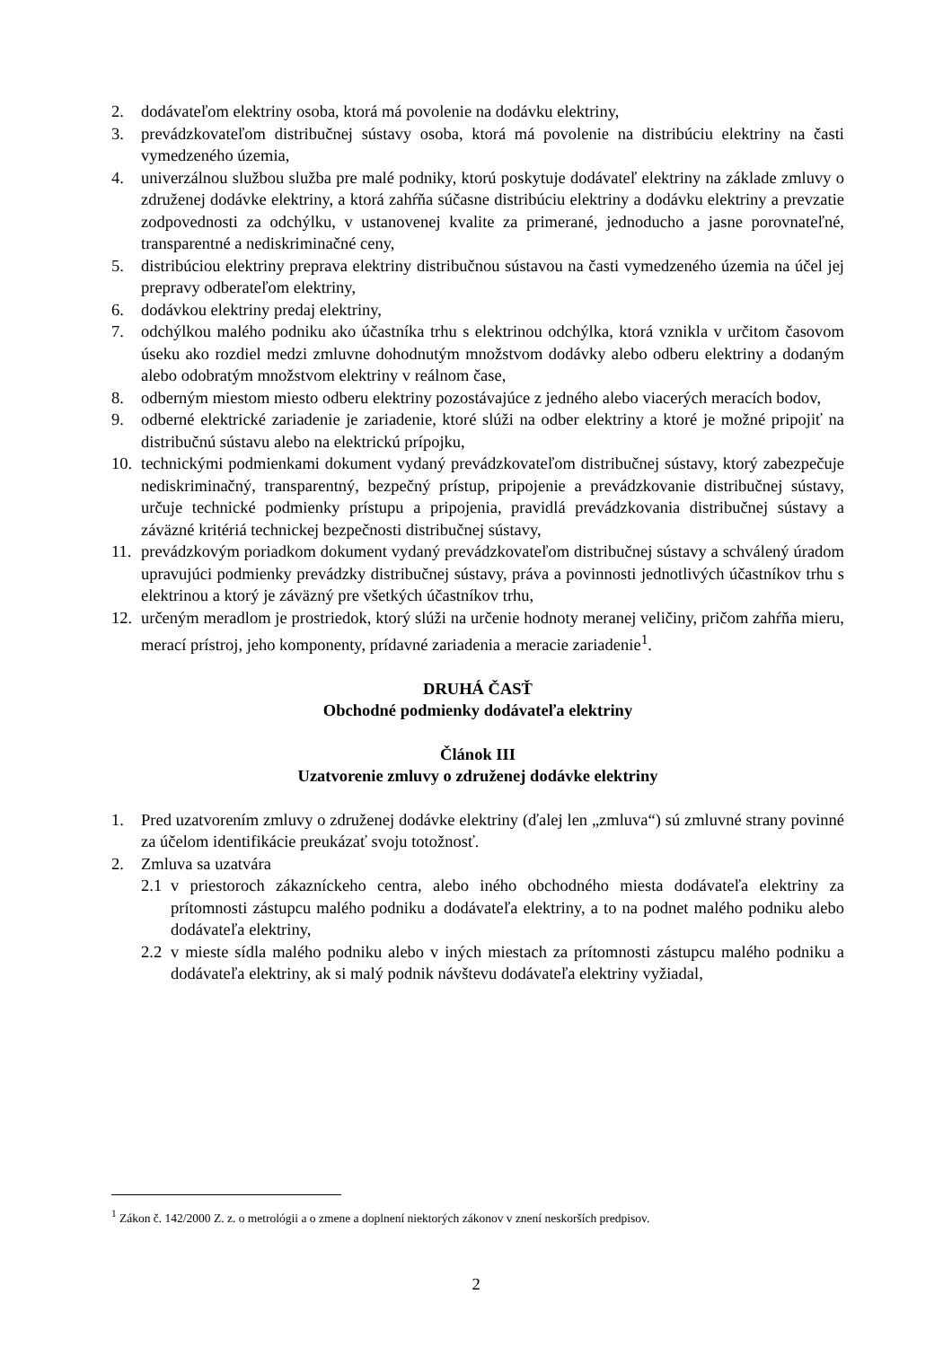2. dodávateľom elektriny osoba, ktorá má povolenie na dodávku elektriny,
3. prevádzkovateľom distribučnej sústavy osoba, ktorá má povolenie na distribúciu elektriny na časti vymedzeného územia,
4. univerzálnou službou služba pre malé podniky, ktorú poskytuje dodávateľ elektriny na základe zmluvy o združenej dodávke elektriny, a ktorá zahŕňa súčasne distribúciu elektriny a dodávku elektriny a prevzatie zodpovednosti za odchýlku, v ustanovenej kvalite za primerané, jednoducho a jasne porovnateľné, transparentné a nediskriminačné ceny,
5. distribúciou elektriny preprava elektriny distribučnou sústavou na časti vymedzeného územia na účel jej prepravy odberateľom elektriny,
6. dodávkou elektriny predaj elektriny,
7. odchýlkou malého podniku ako účastníka trhu s elektrinou odchýlka, ktorá vznikla v určitom časovom úseku ako rozdiel medzi zmluvne dohodnutým množstvom dodávky alebo odberu elektriny a dodaným alebo odobratým množstvom elektriny v reálnom čase,
8. odberným miestom miesto odberu elektriny pozostávajúce z jedného alebo viacerých meracích bodov,
9. odberné elektrické zariadenie je zariadenie, ktoré slúži na odber elektriny a ktoré je možné pripojiť na distribučnú sústavu alebo na elektrickú prípojku,
10. technickými podmienkami dokument vydaný prevádzkovateľom distribučnej sústavy, ktorý zabezpečuje nediskriminačný, transparentný, bezpečný prístup, pripojenie a prevádzkovanie distribučnej sústavy, určuje technické podmienky prístupu a pripojenia, pravidlá prevádzkovania distribučnej sústavy a záväzné kritériá technickej bezpečnosti distribučnej sústavy,
11. prevádzkovým poriadkom dokument vydaný prevádzkovateľom distribučnej sústavy a schválený úradom upravujúci podmienky prevádzky distribučnej sústavy, práva a povinnosti jednotlivých účastníkov trhu s elektrinou a ktorý je záväzný pre všetkých účastníkov trhu,
12. určeným meradlom je prostriedok, ktorý slúži na určenie hodnoty meranej veličiny, pričom zahŕňa mieru, merací prístroj, jeho komponenty, prídavné zariadenia a meracie zariadenie<sup>1</sup>.
DRUHÁ ČASŤ
Obchodné podmienky dodávateľa elektriny
Článok III
Uzatvorenie zmluvy o združenej dodávke elektriny
1. Pred uzatvorením zmluvy o združenej dodávke elektriny (ďalej len „zmluva“) sú zmluvné strany povinné za účelom identifikácie preukázať svoju totožnosť.
2. Zmluva sa uzatvára
2.1 v priestoroch zákazníckeho centra, alebo iného obchodného miesta dodávateľa elektriny za prítomnosti zástupcu malého podniku a dodávateľa elektriny, a to na podnet malého podniku alebo dodávateľa elektriny,
2.2 v mieste sídla malého podniku alebo v iných miestach za prítomnosti zástupcu malého podniku a dodávateľa elektriny, ak si malý podnik návštevu dodávateľa elektriny vyžiadal,
<sup>1</sup> Zákon č. 142/2000 Z. z. o metrológii a o zmene a doplnení niektorých zákonov v znení neskorších predpisov.
2